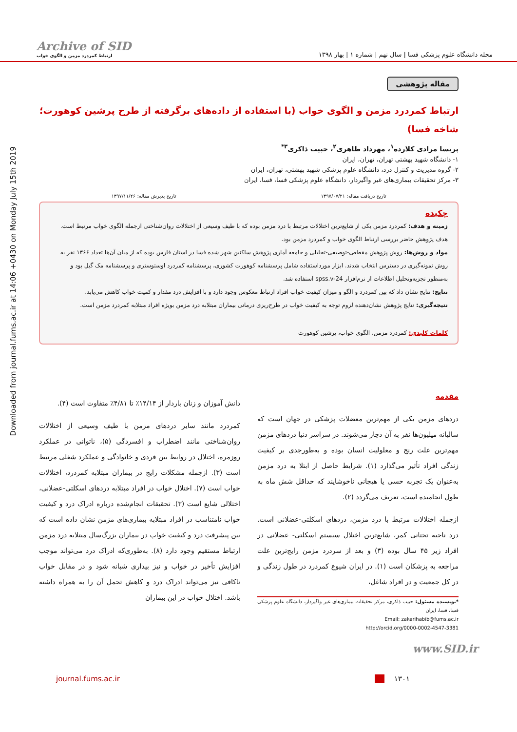Downloaded from journal.fums.ac.ir at 14:06 +0430 on Monday July 15th 2019
Archive of SID
ارتباط کمردرد مزمن و الگوی خواب
مجله دانشگاه علوم پزشکی فسا | سال نهم | شماره ۱ | بهار ۱۳۹۸
مقاله پژوهشی
ارتباط کمردرد مزمن و الگوی خواب (با استفاده از داده‌های برگرفته از طرح پرشین کوهورت؛ شاخه فسا)
پریسا مرادی کلارده<sup>۱</sup>، مهرداد طاهری<sup>۲</sup>، حبیب ذاکری<sup>۳*</sup>
۱- دانشگاه شهید بهشتی تهران، تهران، ایران
۲- گروه مدیریت و کنترل درد، دانشگاه علوم پزشکی شهید بهشتی، تهران، ایران
۳- مرکز تحقیقات بیماری‌های غیر واگیردار، دانشگاه علوم پزشکی فسا، فسا، ایران
تاریخ دریافت مقاله: ۱۳۹۷/۰۷/۲۱ تاریخ پذیرش مقاله: ۱۳۹۷/۱۱/۲۶
چکیده
زمینه و هدف: کمردرد مزمن یکی از شایع‌ترین اختلالات مرتبط با درد مزمن بوده که با طیف وسیعی از اختلالات روان‌شناختی ازجمله الگوی خواب مرتبط است. هدف پژوهش حاضر بررسی ارتباط الگوی خواب و کمردرد مزمن بود.
مواد و روش‌ها: روش پژوهش مقطعی-توصیفی-تحلیلی و جامعه آماری پژوهش ساکنین شهر شده فسا در استان فارس بوده که از میان آن‌ها تعداد ۱۳۶۶ نفر به روش نمونه‌گیری در دسترس انتخاب شدند. ابزار مورداستفاده شامل پرسشنامه کوهورت کشوری، پرسشنامه کمردرد اوستوستری و پرسشنامه مک گیل بود و به‌منظور تجزیه‌وتحلیل اطلاعات از نرم‌افزار spss.v-24 استفاده شد.
نتایج: نتایج نشان داد که بین کمردرد و الگو و میزان کیفیت خواب افراد ارتباط معکوس وجود دارد و با افزایش درد مقدار و کمیت خواب کاهش می‌یابد.
نتیجه‌گیری: نتایج پژوهش نشان‌دهنده لزوم توجه به کیفیت خواب در طرح‌ریزی درمانی بیماران مبتلابه درد مزمن بویژه افراد مبتلابه کمردرد مزمن است.
کلمات کلیدی: کمردرد مزمن، الگوی خواب، پرشین کوهورت
مقدمه
دردهای مزمن یکی از مهم‌ترین معضلات پزشکی در جهان است که سالیانه میلیون‌ها نفر به آن دچار می‌شوند. در سراسر دنیا دردهای مزمن مهم‌ترین علت رنج و معلولیت انسان بوده و به‌طورجدی بر کیفیت زندگی افراد تأثیر می‌گذارد (۱). شرایط حاصل از ابتلا به درد مزمن به‌عنوان یک تجربه حسی یا هیجانی ناخوشایند که حداقل شش ماه به طول انجامیده است، تعریف می‌گردد (۲).
ازجمله اختلالات مرتبط با درد مزمن، دردهای اسکلتی-عضلانی است. درد ناحیه تحتانی کمر، شایع‌ترین اختلال سیستم اسکلتی- عضلانی در افراد زیر ۴۵ سال بوده (۳) و بعد از سردرد مزمن رایج‌ترین علت مراجعه به پزشکان است (۱). در ایران شیوع کمردرد در طول زندگی و در کل جمعیت و در افراد شاغل،
*نویسنده مسئول: حبیب ذاکری، مرکز تحقیقات بیماری‌های غیر واگیردار، دانشگاه علوم پزشکی فسا، فسا، ایران
Email: zakerihabib@fums.ac.ir
http://orcid.org/0000-0002-4547-3381
دانش آموزان و زنان باردار از ۱۴/۱۴٪ تا ۴/۸۱٪ متفاوت است (۴).
کمردرد مانند سایر دردهای مزمن با طیف وسیعی از اختلالات روان‌شناختی مانند اضطراب و افسردگی (۵)، ناتوانی در عملکرد روزمره، اختلال در روابط بین فردی و خانوادگی و عملکرد شغلی مرتبط است (۳). ازجمله مشکلات رایج در بیماران مبتلابه کمردرد، اختلالات خواب است (۷). اختلال خواب در افراد مبتلابه دردهای اسکلتی-عضلانی، اختلالی شایع است (۳). تحقیقات انجام‌شده درباره ادراک درد و کیفیت خواب نامتناسب در افراد مبتلابه بیماری‌های مزمن نشان داده است که بین پیشرفت درد و کیفیت خواب در بیماران بزرگ‌سال مبتلابه درد مزمن ارتباط مستقیم وجود دارد (۸). به‌طوری‌که ادراک درد می‌تواند موجب افزایش تأخیر در خواب و نیز بیداری شبانه شود و در مقابل خواب ناکافی نیز می‌تواند ادراک درد و کاهش تحمل آن را به همراه داشته باشد. اختلال خواب در این بیماران
www.SID.ir
journal.fums.ac.ir ۱۳۰۱